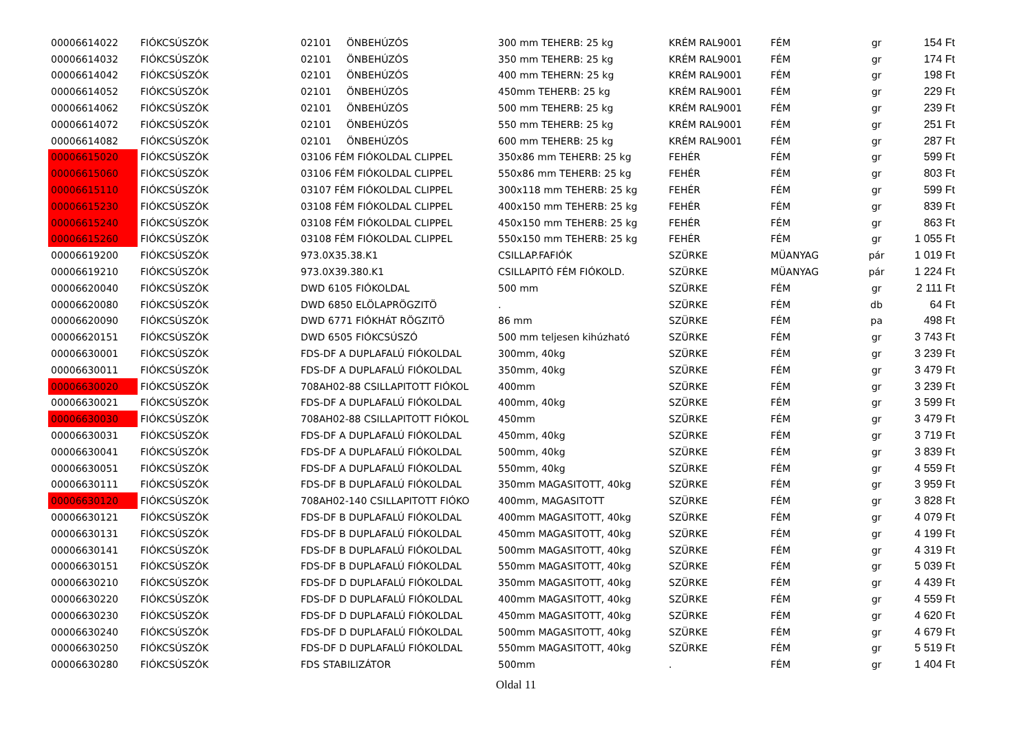| 00006614022 | FIÓKCSÚSZÓK | 02101 ÖNBEHÚZÓS | 300 mm TEHERB: 25 kg | KRÉM RAL9001 | FÉM | gr | 154 Ft |
| 00006614032 | FIÓKCSÚSZÓK | 02101 ÖNBEHÚZÓS | 350 mm TEHERB: 25 kg | KRÉM RAL9001 | FÉM | gr | 174 Ft |
| 00006614042 | FIÓKCSÚSZÓK | 02101 ÖNBEHÚZÓS | 400 mm TEHERN: 25 kg | KRÉM RAL9001 | FÉM | gr | 198 Ft |
| 00006614052 | FIÓKCSÚSZÓK | 02101 ÖNBEHÚZÓS | 450mm TEHERB: 25 kg | KRÉM RAL9001 | FÉM | gr | 229 Ft |
| 00006614062 | FIÓKCSÚSZÓK | 02101 ÖNBEHÚZÓS | 500 mm TEHERB: 25 kg | KRÉM RAL9001 | FÉM | gr | 239 Ft |
| 00006614072 | FIÓKCSÚSZÓK | 02101 ÖNBEHÚZÓS | 550 mm TEHERB: 25 kg | KRÉM RAL9001 | FÉM | gr | 251 Ft |
| 00006614082 | FIÓKCSÚSZÓK | 02101 ÖNBEHÚZÓS | 600 mm TEHERB: 25 kg | KRÉM RAL9001 | FÉM | gr | 287 Ft |
| 00006615020 | FIÓKCSÚSZÓK | 03106 FÉM FIÓKOLDAL CLIPPEL | 350x86 mm TEHERB: 25 kg | FEHÉR | FÉM | gr | 599 Ft |
| 00006615060 | FIÓKCSÚSZÓK | 03106 FÉM FIÓKOLDAL CLIPPEL | 550x86 mm TEHERB: 25 kg | FEHÉR | FÉM | gr | 803 Ft |
| 00006615110 | FIÓKCSÚSZÓK | 03107 FÉM FIÓKOLDAL CLIPPEL | 300x118 mm TEHERB: 25 kg | FEHÉR | FÉM | gr | 599 Ft |
| 00006615230 | FIÓKCSÚSZÓK | 03108 FÉM FIÓKOLDAL CLIPPEL | 400x150 mm TEHERB: 25 kg | FEHÉR | FÉM | gr | 839 Ft |
| 00006615240 | FIÓKCSÚSZÓK | 03108 FÉM FIÓKOLDAL CLIPPEL | 450x150 mm TEHERB: 25 kg | FEHÉR | FÉM | gr | 863 Ft |
| 00006615260 | FIÓKCSÚSZÓK | 03108 FÉM FIÓKOLDAL CLIPPEL | 550x150 mm TEHERB: 25 kg | FEHÉR | FÉM | gr | 1 055 Ft |
| 00006619200 | FIÓKCSÚSZÓK | 973.0X35.38.K1 | CSILLAP.FAFIÓK | SZÜRKE | MÜANYAG | pár | 1 019 Ft |
| 00006619210 | FIÓKCSÚSZÓK | 973.0X39.380.K1 | CSILLAPITÓ FÉM FIÓKOLD. | SZÜRKE | MÜANYAG | pár | 1 224 Ft |
| 00006620040 | FIÓKCSÚSZÓK | DWD 6105 FIÓKOLDAL | 500 mm | SZÜRKE | FÉM | gr | 2 111 Ft |
| 00006620080 | FIÓKCSÚSZÓK | DWD 6850 ELÖLAPRÖGZITÖ | . | SZÜRKE | FÉM | db | 64 Ft |
| 00006620090 | FIÓKCSÚSZÓK | DWD 6771 FIÓKHÁT RÖGZITÖ | 86 mm | SZÜRKE | FÉM | pa | 498 Ft |
| 00006620151 | FIÓKCSÚSZÓK | DWD 6505 FIÓKCSÚSZÓ | 500 mm teljesen kihúzható | SZÜRKE | FÉM | gr | 3 743 Ft |
| 00006630001 | FIÓKCSÚSZÓK | FDS-DF A DUPLAFALÚ FIÓKOLDAL | 300mm, 40kg | SZÜRKE | FÉM | gr | 3 239 Ft |
| 00006630011 | FIÓKCSÚSZÓK | FDS-DF A DUPLAFALÚ FIÓKOLDAL | 350mm, 40kg | SZÜRKE | FÉM | gr | 3 479 Ft |
| 00006630020 | FIÓKCSÚSZÓK | 708AH02-88 CSILLAPITOTT FIÓKOL | 400mm | SZÜRKE | FÉM | gr | 3 239 Ft |
| 00006630021 | FIÓKCSÚSZÓK | FDS-DF A DUPLAFALÚ FIÓKOLDAL | 400mm, 40kg | SZÜRKE | FÉM | gr | 3 599 Ft |
| 00006630030 | FIÓKCSÚSZÓK | 708AH02-88 CSILLAPITOTT FIÓKOL | 450mm | SZÜRKE | FÉM | gr | 3 479 Ft |
| 00006630031 | FIÓKCSÚSZÓK | FDS-DF A DUPLAFALÚ FIÓKOLDAL | 450mm, 40kg | SZÜRKE | FÉM | gr | 3 719 Ft |
| 00006630041 | FIÓKCSÚSZÓK | FDS-DF A DUPLAFALÚ FIÓKOLDAL | 500mm, 40kg | SZÜRKE | FÉM | gr | 3 839 Ft |
| 00006630051 | FIÓKCSÚSZÓK | FDS-DF A DUPLAFALÚ FIÓKOLDAL | 550mm, 40kg | SZÜRKE | FÉM | gr | 4 559 Ft |
| 00006630111 | FIÓKCSÚSZÓK | FDS-DF B DUPLAFALÚ FIÓKOLDAL | 350mm MAGASITOTT, 40kg | SZÜRKE | FÉM | gr | 3 959 Ft |
| 00006630120 | FIÓKCSÚSZÓK | 708AH02-140 CSILLAPITOTT FIÓKO | 400mm, MAGASITOTT | SZÜRKE | FÉM | gr | 3 828 Ft |
| 00006630121 | FIÓKCSÚSZÓK | FDS-DF B DUPLAFALÚ FIÓKOLDAL | 400mm MAGASITOTT, 40kg | SZÜRKE | FÉM | gr | 4 079 Ft |
| 00006630131 | FIÓKCSÚSZÓK | FDS-DF B DUPLAFALÚ FIÓKOLDAL | 450mm MAGASITOTT, 40kg | SZÜRKE | FÉM | gr | 4 199 Ft |
| 00006630141 | FIÓKCSÚSZÓK | FDS-DF B DUPLAFALÚ FIÓKOLDAL | 500mm MAGASITOTT, 40kg | SZÜRKE | FÉM | gr | 4 319 Ft |
| 00006630151 | FIÓKCSÚSZÓK | FDS-DF B DUPLAFALÚ FIÓKOLDAL | 550mm MAGASITOTT, 40kg | SZÜRKE | FÉM | gr | 5 039 Ft |
| 00006630210 | FIÓKCSÚSZÓK | FDS-DF D DUPLAFALÚ FIÓKOLDAL | 350mm MAGASITOTT, 40kg | SZÜRKE | FÉM | gr | 4 439 Ft |
| 00006630220 | FIÓKCSÚSZÓK | FDS-DF D DUPLAFALÚ FIÓKOLDAL | 400mm MAGASITOTT, 40kg | SZÜRKE | FÉM | gr | 4 559 Ft |
| 00006630230 | FIÓKCSÚSZÓK | FDS-DF D DUPLAFALÚ FIÓKOLDAL | 450mm MAGASITOTT, 40kg | SZÜRKE | FÉM | gr | 4 620 Ft |
| 00006630240 | FIÓKCSÚSZÓK | FDS-DF D DUPLAFALÚ FIÓKOLDAL | 500mm MAGASITOTT, 40kg | SZÜRKE | FÉM | gr | 4 679 Ft |
| 00006630250 | FIÓKCSÚSZÓK | FDS-DF D DUPLAFALÚ FIÓKOLDAL | 550mm MAGASITOTT, 40kg | SZÜRKE | FÉM | gr | 5 519 Ft |
| 00006630280 | FIÓKCSÚSZÓK | FDS STABILIZÁTOR | 500mm | . | FÉM | gr | 1 404 Ft |
Oldal 11